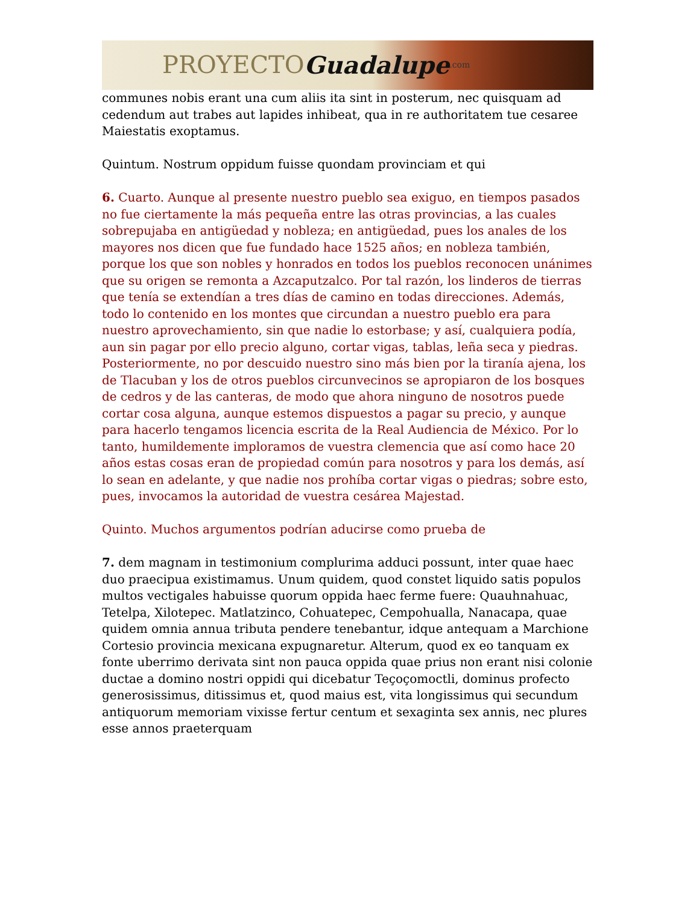PROYECTO Guadalupe.com
communes nobis erant una cum aliis ita sint in posterum, nec quisquam ad cedendum aut trabes aut lapides inhibeat, qua in re authoritatem tue cesaree Maiestatis exoptamus.
Quintum. Nostrum oppidum fuisse quondam provinciam et qui
6. Cuarto. Aunque al presente nuestro pueblo sea exiguo, en tiempos pasados no fue ciertamente la más pequeña entre las otras provincias, a las cuales sobrepujaba en antigüedad y nobleza; en antigüedad, pues los anales de los mayores nos dicen que fue fundado hace 1525 años; en nobleza también, porque los que son nobles y honrados en todos los pueblos reconocen unánimes que su origen se remonta a Azcaputzalco. Por tal razón, los linderos de tierras que tenía se extendían a tres días de camino en todas direcciones. Además, todo lo contenido en los montes que circundan a nuestro pueblo era para nuestro aprovechamiento, sin que nadie lo estorbase; y así, cualquiera podía, aun sin pagar por ello precio alguno, cortar vigas, tablas, leña seca y piedras. Posteriormente, no por descuido nuestro sino más bien por la tiranía ajena, los de Tlacuban y los de otros pueblos circunvecinos se apropiaron de los bosques de cedros y de las canteras, de modo que ahora ninguno de nosotros puede cortar cosa alguna, aunque estemos dispuestos a pagar su precio, y aunque para hacerlo tengamos licencia escrita de la Real Audiencia de México. Por lo tanto, humildemente imploramos de vuestra clemencia que así como hace 20 años estas cosas eran de propiedad común para nosotros y para los demás, así lo sean en adelante, y que nadie nos prohíba cortar vigas o piedras; sobre esto, pues, invocamos la autoridad de vuestra cesárea Majestad.
Quinto. Muchos argumentos podrían aducirse como prueba de
7. dem magnam in testimonium complurima adduci possunt, inter quae haec duo praecipua existimamus. Unum quidem, quod constet liquido satis populos multos vectigales habuisse quorum oppida haec ferme fuere: Quauhnahuac, Tetelpa, Xilotepec. Matlatzinco, Cohuatepec, Cempohualla, Nanacapa, quae quidem omnia annua tributa pendere tenebantur, idque antequam a Marchione Cortesio provincia mexicana expugnaretur. Alterum, quod ex eo tanquam ex fonte uberrimo derivata sint non pauca oppida quae prius non erant nisi colonie ductae a domino nostri oppidi qui dicebatur Teçoçomoctli, dominus profecto generosissimus, ditissimus et, quod maius est, vita longissimus qui secundum antiquorum memoriam vixisse fertur centum et sexaginta sex annis, nec plures esse annos praeterquam